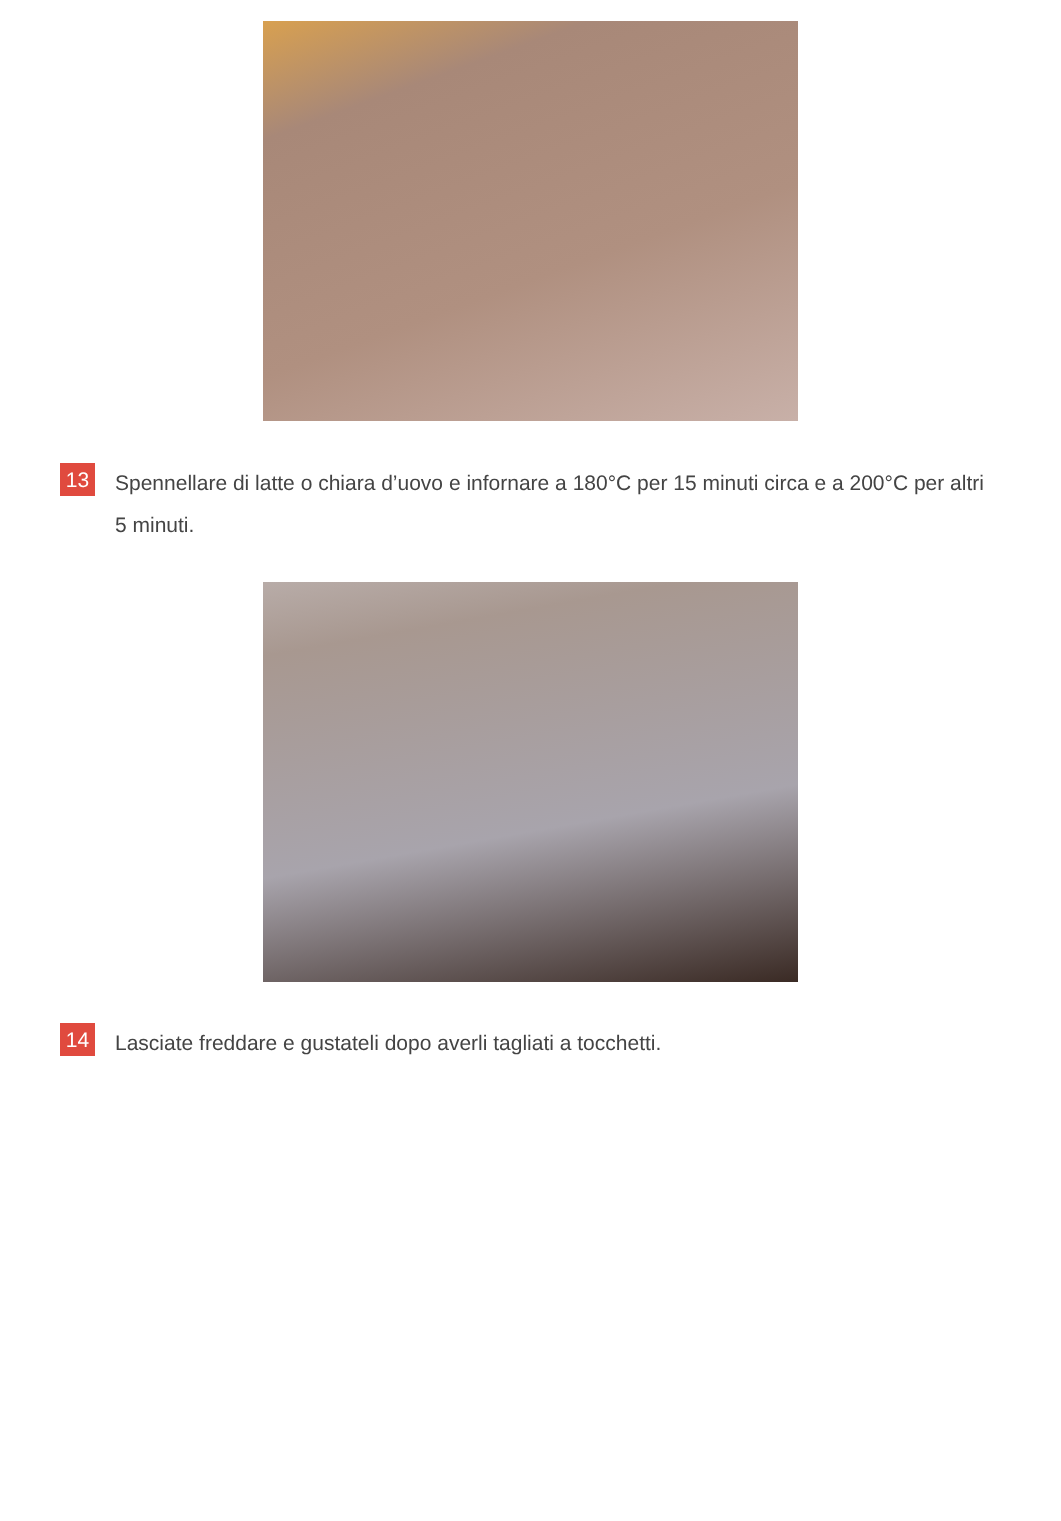13 Spennellare di latte o chiara d’uovo e infornare a 180°C per 15 minuti circa e a 200°C per altri 5 minuti.
14 Lasciate freddare e gustateli dopo averli tagliati a tocchetti.